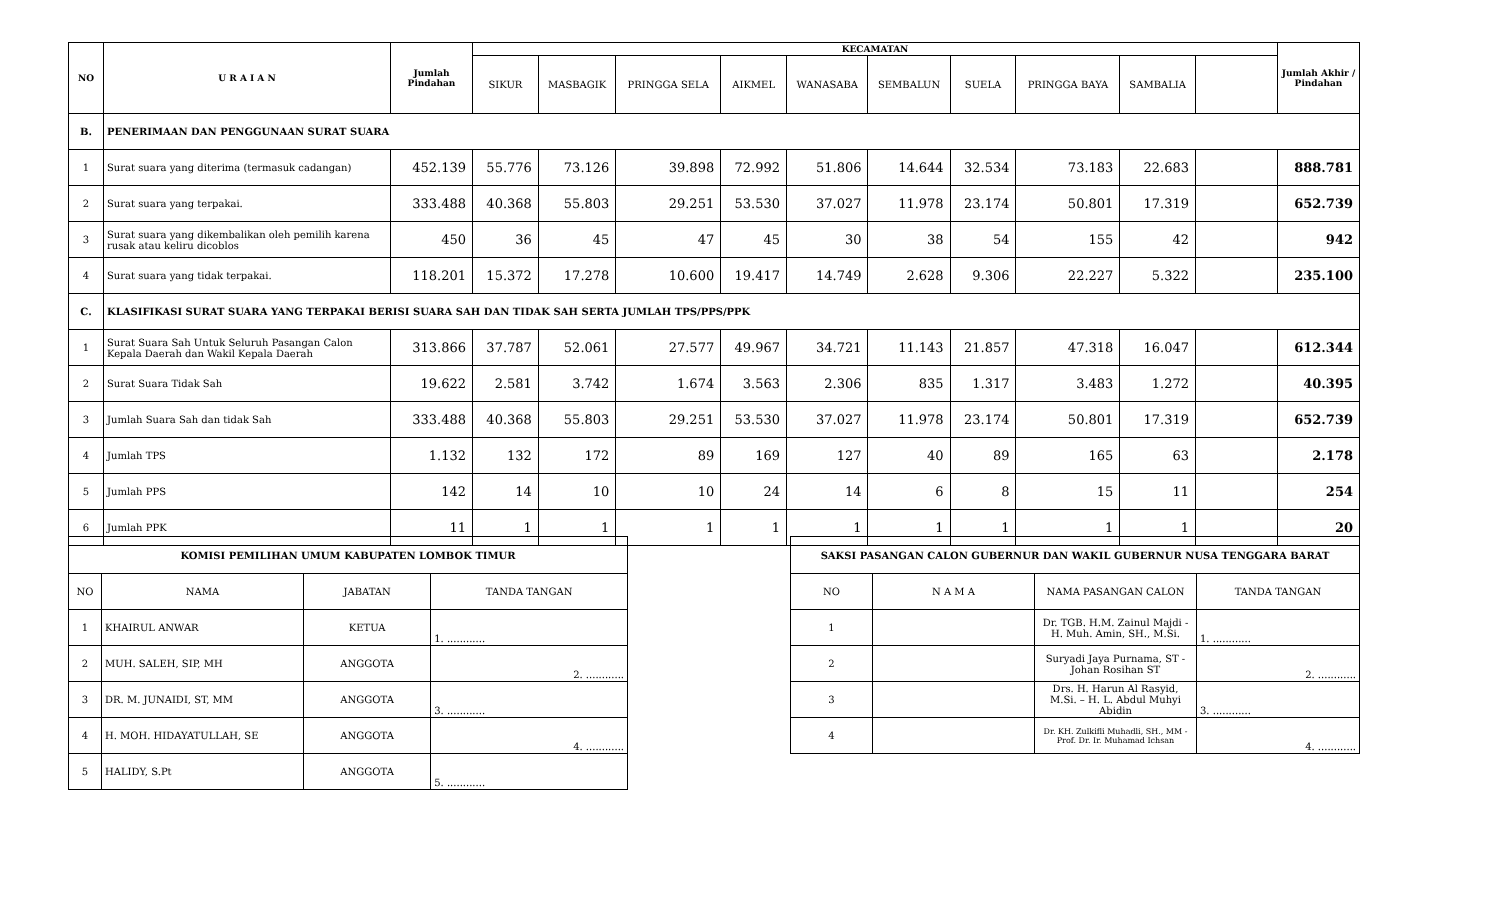| NO | U R A I A N | Jumlah Pindahan | KECAMATAN | | | | | | | | | | Jumlah Akhir / Pindahan |
| --- | --- | --- | --- | --- | --- | --- | --- | --- | --- | --- | --- | --- | --- |
| | | | SIKUR | MASBAGIK | PRINGGA SELA | AIKMEL | WANASABA | SEMBALUN | SUELA | PRINGGA BAYA | SAMBALIA | | |
| B. | PENERIMAAN DAN PENGGUNAAN SURAT SUARA | | | | | | | | | | | | |
| 1 | Surat suara yang diterima (termasuk cadangan) | 452.139 | 55.776 | 73.126 | 39.898 | 72.992 | 51.806 | 14.644 | 32.534 | 73.183 | 22.683 | | 888.781 |
| 2 | Surat suara yang terpakai. | 333.488 | 40.368 | 55.803 | 29.251 | 53.530 | 37.027 | 11.978 | 23.174 | 50.801 | 17.319 | | 652.739 |
| 3 | Surat suara yang dikembalikan oleh pemilih karena rusak atau keliru dicoblos | 450 | 36 | 45 | 47 | 45 | 30 | 38 | 54 | 155 | 42 | | 942 |
| 4 | Surat suara yang tidak terpakai. | 118.201 | 15.372 | 17.278 | 10.600 | 19.417 | 14.749 | 2.628 | 9.306 | 22.227 | 5.322 | | 235.100 |
| C. | KLASIFIKASI SURAT SUARA YANG TERPAKAI BERISI SUARA SAH DAN TIDAK SAH SERTA JUMLAH TPS/PPS/PPK | | | | | | | | | | | | |
| 1 | Surat Suara Sah Untuk Seluruh Pasangan Calon Kepala Daerah dan Wakil Kepala Daerah | 313.866 | 37.787 | 52.061 | 27.577 | 49.967 | 34.721 | 11.143 | 21.857 | 47.318 | 16.047 | | 612.344 |
| 2 | Surat Suara Tidak Sah | 19.622 | 2.581 | 3.742 | 1.674 | 3.563 | 2.306 | 835 | 1.317 | 3.483 | 1.272 | | 40.395 |
| 3 | Jumlah Suara Sah dan tidak Sah | 333.488 | 40.368 | 55.803 | 29.251 | 53.530 | 37.027 | 11.978 | 23.174 | 50.801 | 17.319 | | 652.739 |
| 4 | Jumlah TPS | 1.132 | 132 | 172 | 89 | 169 | 127 | 40 | 89 | 165 | 63 | | 2.178 |
| 5 | Jumlah PPS | 142 | 14 | 10 | 10 | 24 | 14 | 6 | 8 | 15 | 11 | | 254 |
| 6 | Jumlah PPK | 11 | 1 | 1 | 1 | 1 | 1 | 1 | 1 | 1 | 1 | | 20 |
| KOMISI PEMILIHAN UMUM KABUPATEN LOMBOK TIMUR | | | |
| --- | --- | --- | --- |
| NO | NAMA | JABATAN | TANDA TANGAN |
| 1 | KHAIRUL ANWAR | KETUA | 1. ............ |
| 2 | MUH. SALEH, SIP, MH | ANGGOTA | 2. ............ |
| 3 | DR. M. JUNAIDI, ST, MM | ANGGOTA | 3. ............ |
| 4 | H. MOH. HIDAYATULLAH, SE | ANGGOTA | 4. ............ |
| 5 | HALIDY, S.Pt | ANGGOTA | 5. ............ |
| SAKSI PASANGAN CALON GUBERNUR DAN WAKIL GUBERNUR NUSA TENGGARA BARAT | | | |
| --- | --- | --- | --- |
| NO | N A M A | NAMA PASANGAN CALON | TANDA TANGAN |
| 1 | | Dr. TGB. H.M. Zainul Majdi - H. Muh. Amin, SH., M.Si. | 1. ............ |
| 2 | | Suryadi Jaya Purnama, ST - Johan Rosihan ST | 2. ............ |
| 3 | | Drs. H. Harun Al Rasyid, M.Si. – H. L. Abdul Muhyi Abidin | 3. ............ |
| 4 | | Dr. KH. Zulkifli Muhadli, SH., MM - Prof. Dr. Ir. Muhamad Ichsan | 4. ............ |